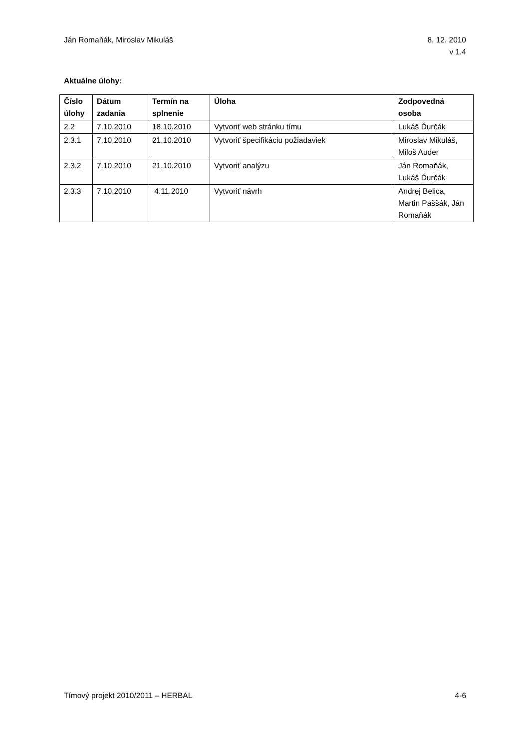Ján Romaňák, Miroslav Mikuláš 8. 12. 2010
v 1.4
Aktuálne úlohy:
| Číslo úlohy | Dátum zadania | Termín na splnenie | Úloha | Zodpovedná osoba |
| --- | --- | --- | --- | --- |
| 2.2 | 7.10.2010 | 18.10.2010 | Vytvoriť web stránku tímu | Lukáš Ďurčák |
| 2.3.1 | 7.10.2010 | 21.10.2010 | Vytvoriť špecifikáciu požiadaviek | Miroslav Mikuláš, Miloš Auder |
| 2.3.2 | 7.10.2010 | 21.10.2010 | Vytvoriť analýzu | Ján Romaňák, Lukáš Ďurčák |
| 2.3.3 | 7.10.2010 | 4.11.2010 | Vytvoriť návrh | Andrej Belica, Martin Paššák, Ján Romaňák |
Tímový projekt 2010/2011 – HERBAL
4-6